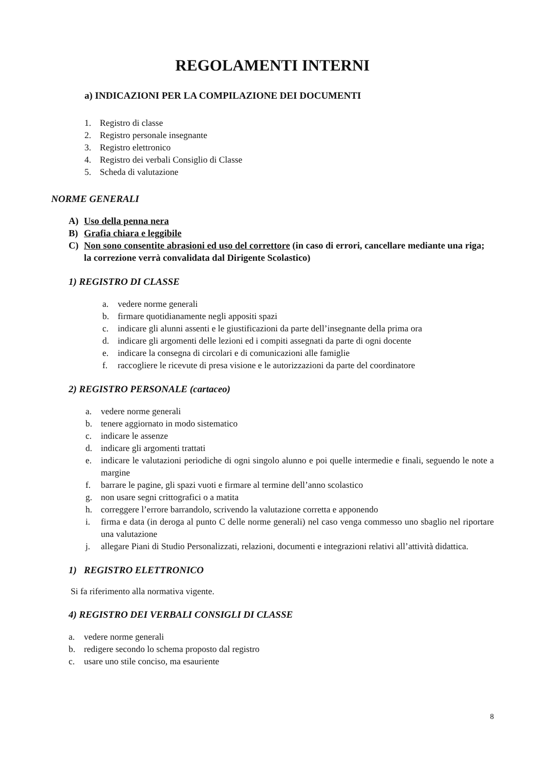REGOLAMENTI INTERNI
a) INDICAZIONI PER LA COMPILAZIONE DEI DOCUMENTI
1. Registro di classe
2. Registro personale insegnante
3. Registro elettronico
4. Registro dei verbali Consiglio di Classe
5. Scheda di valutazione
NORME GENERALI
A) Uso della penna nera
B) Grafia chiara e leggibile
C) Non sono consentite abrasioni ed uso del correttore (in caso di errori, cancellare mediante una riga; la correzione verrà convalidata dal Dirigente Scolastico)
1) REGISTRO DI CLASSE
a. vedere norme generali
b. firmare quotidianamente negli appositi spazi
c. indicare gli alunni assenti e le giustificazioni da parte dell’insegnante della prima ora
d. indicare gli argomenti delle lezioni ed i compiti assegnati da parte di ogni docente
e. indicare la consegna di circolari e di comunicazioni alle famiglie
f. raccogliere le ricevute di presa visione e le autorizzazioni da parte del coordinatore
2) REGISTRO PERSONALE (cartaceo)
a. vedere norme generali
b. tenere aggiornato in modo sistematico
c. indicare le assenze
d. indicare gli argomenti trattati
e. indicare le valutazioni periodiche di ogni singolo alunno e poi quelle intermedie e finali, seguendo le note a margine
f. barrare le pagine, gli spazi vuoti e firmare al termine dell’anno scolastico
g. non usare segni crittografici o a matita
h. correggere l’errore barrandolo, scrivendo la valutazione corretta e apponendo
i. firma e data (in deroga al punto C delle norme generali) nel caso venga commesso uno sbaglio nel riportare una valutazione
j. allegare Piani di Studio Personalizzati, relazioni, documenti e integrazioni relativi all’attività didattica.
1) REGISTRO ELETTRONICO
Si fa riferimento alla normativa vigente.
4) REGISTRO DEI VERBALI CONSIGLI DI CLASSE
a. vedere norme generali
b. redigere secondo lo schema proposto dal registro
c. usare uno stile conciso, ma esauriente
8